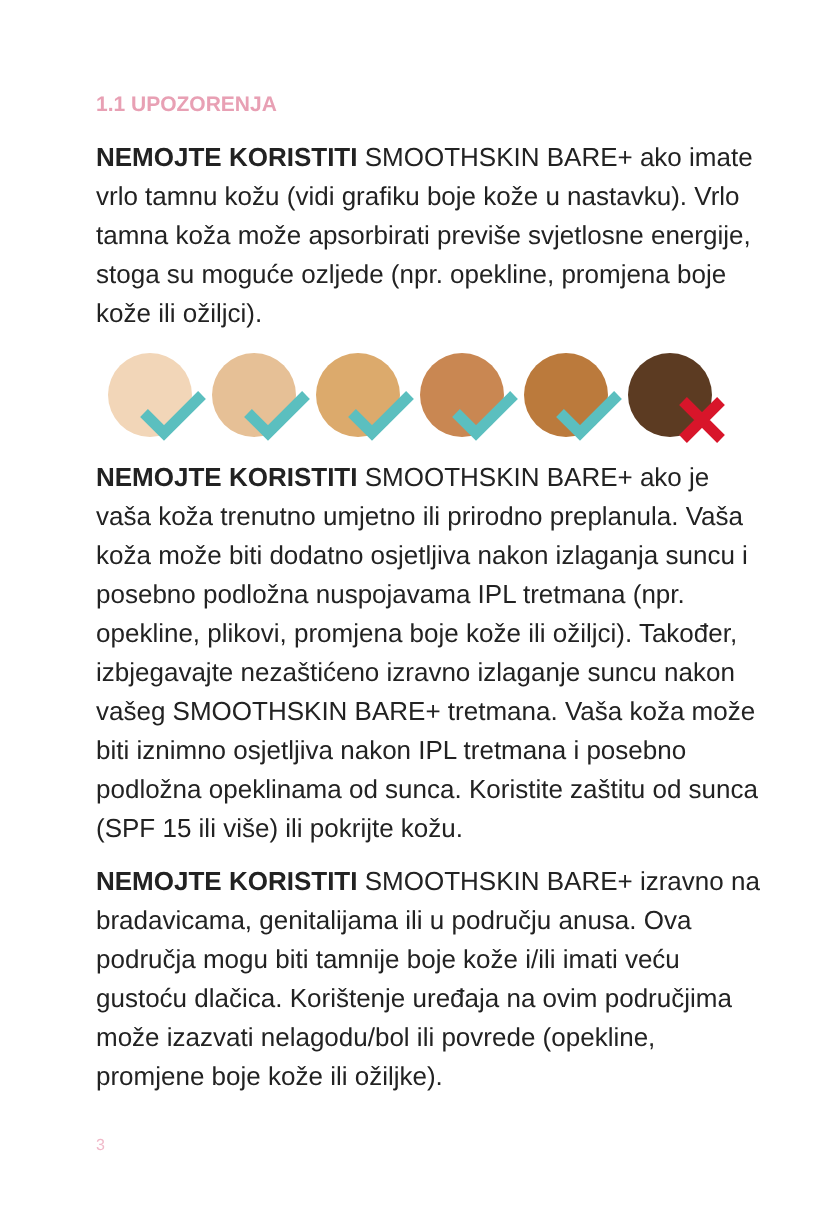1.1 UPOZORENJA
NEMOJTE KORISTITI SMOOTHSKIN BARE+ ako imate vrlo tamnu kožu (vidi grafiku boje kože u nastavku). Vrlo tamna koža može apsorbirati previše svjetlosne energije, stoga su moguće ozljede (npr. opekline, promjena boje kože ili ožiljci).
NEMOJTE KORISTITI SMOOTHSKIN BARE+ ako je vaša koža trenutno umjetno ili prirodno preplanula. Vaša koža može biti dodatno osjetljiva nakon izlaganja suncu i posebno podložna nuspojavama IPL tretmana (npr. opekline, plikovi, promjena boje kože ili ožiljci). Također, izbjegavajte nezaštićeno izravno izlaganje suncu nakon vašeg SMOOTHSKIN BARE+ tretmana. Vaša koža može biti iznimno osjetljiva nakon IPL tretmana i posebno podložna opeklinama od sunca. Koristite zaštitu od sunca (SPF 15 ili više) ili pokrijte kožu.
NEMOJTE KORISTITI SMOOTHSKIN BARE+ izravno na bradavicama, genitalijama ili u području anusa. Ova područja mogu biti tamnije boje kože i/ili imati veću gustoću dlačica. Korištenje uređaja na ovim područjima može izazvati nelagodu/bol ili povrede (opekline, promjene boje kože ili ožiljke).
3